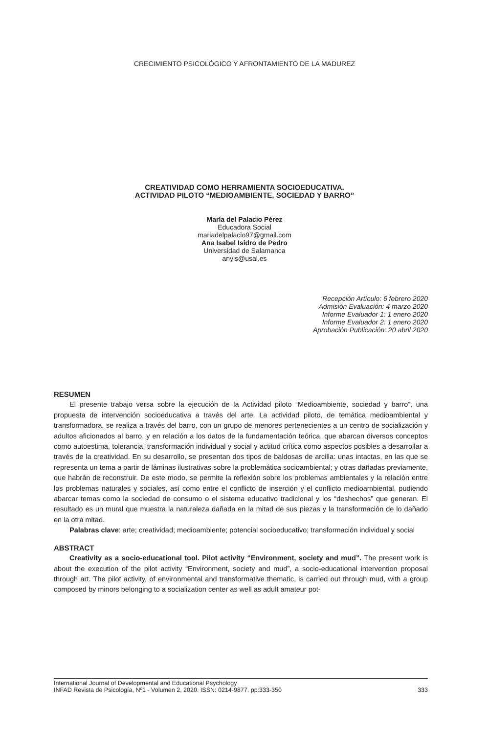CRECIMIENTO PSICOLÓGICO Y AFRONTAMIENTO DE LA MADUREZ
CREATIVIDAD COMO HERRAMIENTA SOCIOEDUCATIVA.
ACTIVIDAD PILOTO “MEDIOAMBIENTE, SOCIEDAD Y BARRO”
María del Palacio Pérez
Educadora Social
mariadelpalacio97@gmail.com
Ana Isabel Isidro de Pedro
Universidad de Salamanca
anyis@usal.es
Recepción Artículo: 6 febrero 2020
Admisión Evaluación: 4 marzo 2020
Informe Evaluador 1: 1 enero 2020
Informe Evaluador 2: 1 enero 2020
Aprobación Publicación: 20 abril 2020
RESUMEN
El presente trabajo versa sobre la ejecución de la Actividad piloto “Medioambiente, sociedad y barro”, una propuesta de intervención socioeducativa a través del arte. La actividad piloto, de temática medioambiental y transformadora, se realiza a través del barro, con un grupo de menores pertenecientes a un centro de socialización y adultos aficionados al barro, y en relación a los datos de la fundamentación teórica, que abarcan diversos conceptos como autoestima, tolerancia, transformación individual y social y actitud crítica como aspectos posibles a desarrollar a través de la creatividad. En su desarrollo, se presentan dos tipos de baldosas de arcilla: unas intactas, en las que se representa un tema a partir de láminas ilustrativas sobre la problemática socioambiental; y otras dañadas previamente, que habrán de reconstruir. De este modo, se permite la reflexión sobre los problemas ambientales y la relación entre los problemas naturales y sociales, así como entre el conflicto de inserción y el conflicto medioambiental, pudiendo abarcar temas como la sociedad de consumo o el sistema educativo tradicional y los “deshechos” que generan. El resultado es un mural que muestra la naturaleza dañada en la mitad de sus piezas y la transformación de lo dañado en la otra mitad.
Palabras clave: arte; creatividad; medioambiente; potencial socioeducativo; transformación individual y social
ABSTRACT
Creativity as a socio-educational tool. Pilot activity “Environment, society and mud”. The present work is about the execution of the pilot activity “Environment, society and mud”, a socio-educational intervention proposal through art. The pilot activity, of environmental and transformative thematic, is carried out through mud, with a group composed by minors belonging to a socialization center as well as adult amateur pot-
International Journal of Developmental and Educational Psychology
INFAD Revista de Psicología, Nº1 - Volumen 2, 2020. ISSN: 0214-9877. pp:333-350 333